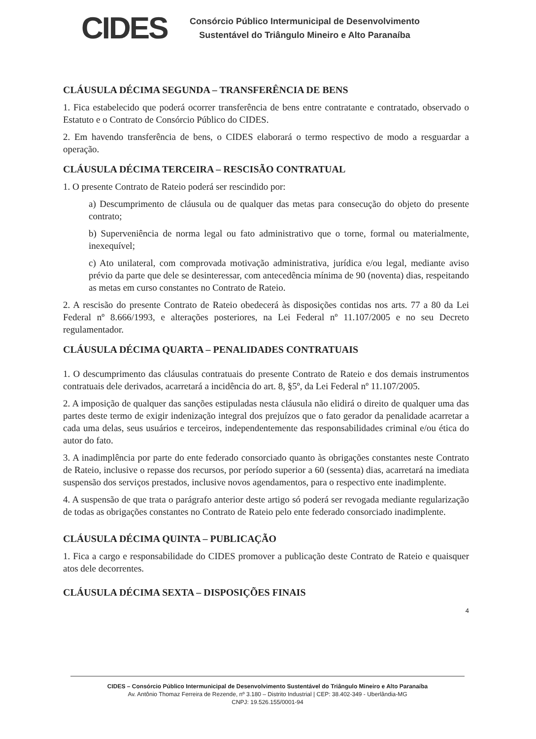CIDES
Consórcio Público Intermunicipal de Desenvolvimento
Sustentável do Triângulo Mineiro e Alto Paranaíba
CLÁUSULA DÉCIMA SEGUNDA – TRANSFERÊNCIA DE BENS
1. Fica estabelecido que poderá ocorrer transferência de bens entre contratante e contratado, observado o Estatuto e o Contrato de Consórcio Público do CIDES.
2. Em havendo transferência de bens, o CIDES elaborará o termo respectivo de modo a resguardar a operação.
CLÁUSULA DÉCIMA TERCEIRA – RESCISÃO CONTRATUAL
1. O presente Contrato de Rateio poderá ser rescindido por:
a) Descumprimento de cláusula ou de qualquer das metas para consecução do objeto do presente contrato;
b) Superveniência de norma legal ou fato administrativo que o torne, formal ou materialmente, inexequível;
c) Ato unilateral, com comprovada motivação administrativa, jurídica e/ou legal, mediante aviso prévio da parte que dele se desinteressar, com antecedência mínima de 90 (noventa) dias, respeitando as metas em curso constantes no Contrato de Rateio.
2. A rescisão do presente Contrato de Rateio obedecerá às disposições contidas nos arts. 77 a 80 da Lei Federal nº 8.666/1993, e alterações posteriores, na Lei Federal nº 11.107/2005 e no seu Decreto regulamentador.
CLÁUSULA DÉCIMA QUARTA – PENALIDADES CONTRATUAIS
1. O descumprimento das cláusulas contratuais do presente Contrato de Rateio e dos demais instrumentos contratuais dele derivados, acarretará a incidência do art. 8, §5º, da Lei Federal nº 11.107/2005.
2. A imposição de qualquer das sanções estipuladas nesta cláusula não elidirá o direito de qualquer uma das partes deste termo de exigir indenização integral dos prejuízos que o fato gerador da penalidade acarretar a cada uma delas, seus usuários e terceiros, independentemente das responsabilidades criminal e/ou ética do autor do fato.
3. A inadimplência por parte do ente federado consorciado quanto às obrigações constantes neste Contrato de Rateio, inclusive o repasse dos recursos, por período superior a 60 (sessenta) dias, acarretará na imediata suspensão dos serviços prestados, inclusive novos agendamentos, para o respectivo ente inadimplente.
4. A suspensão de que trata o parágrafo anterior deste artigo só poderá ser revogada mediante regularização de todas as obrigações constantes no Contrato de Rateio pelo ente federado consorciado inadimplente.
CLÁUSULA DÉCIMA QUINTA – PUBLICAÇÃO
1. Fica a cargo e responsabilidade do CIDES promover a publicação deste Contrato de Rateio e quaisquer atos dele decorrentes.
CLÁUSULA DÉCIMA SEXTA – DISPOSIÇÕES FINAIS
4
CIDES – Consórcio Público Intermunicipal de Desenvolvimento Sustentável do Triângulo Mineiro e Alto Paranaíba
Av. Antônio Thomaz Ferreira de Rezende, nº 3.180 – Distrito Industrial | CEP: 38.402-349 - Uberlândia-MG
CNPJ: 19.526.155/0001-94